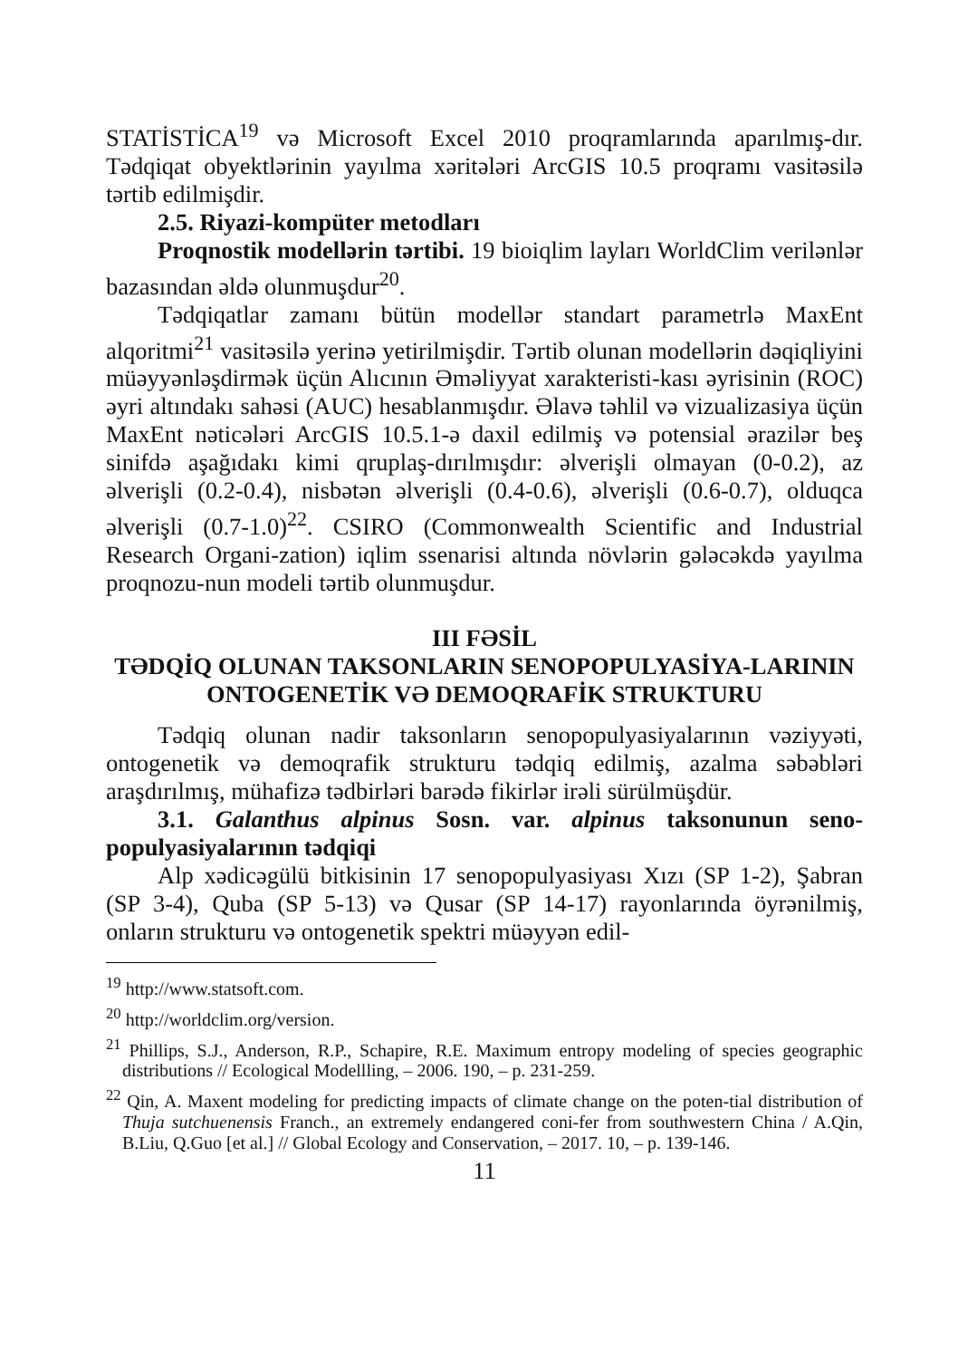STATİSTİCA<sup>19</sup> və Microsoft Excel 2010 proqramlarında aparılmış-dır. Tədqiqat obyektlərinin yayılma xəritələri ArcGIS 10.5 proqramı vasitəsilə tərtib edilmişdir.
2.5. Riyazi-kompüter metodları
Proqnostik modellərin tərtibi. 19 bioiqlim layları WorldClim verilənlər bazasından əldə olunmuşdur<sup>20</sup>.
Tədqiqatlar zamanı bütün modellər standart parametrlə MaxEnt alqoritmi<sup>21</sup> vasitəsilə yerinə yetirilmişdir. Tərtib olunan modellərin dəqiqliyini müəyyənləşdirmək üçün Alıcının Əməliyyat xarakteristi-kası əyrisinin (ROC) əyri altındakı sahəsi (AUC) hesablanmışdır. Əlavə təhlil və vizualizasiya üçün MaxEnt nəticələri ArcGIS 10.5.1-ə daxil edilmiş və potensial ərazilər beş sinifdə aşağıdakı kimi qruplaş-dırılmışdır: əlverişli olmayan (0-0.2), az əlverişli (0.2-0.4), nisbətən əlverişli (0.4-0.6), əlverişli (0.6-0.7), olduqca əlverişli (0.7-1.0)<sup>22</sup>. CSIRO (Commonwealth Scientific and Industrial Research Organi-zation) iqlim ssenarisi altında növlərin gələcəkdə yayılma proqnozu-nun modeli tərtib olunmuşdur.
III FƏSİL
TƏDQİQ OLUNAN TAKSONLARIN SENOPOPULYASİYA-LARININ ONTOGENETİK VƏ DEMOQRAFİK STRUKTURU
Tədqiq olunan nadir taksonların senopopulyasiyalarının vəziyyəti, ontogenetik və demoqrafik strukturu tədqiq edilmiş, azalma səbəbləri araşdırılmış, mühafizə tədbirləri barədə fikirlər irəli sürülmüşdür.
3.1. Galanthus alpinus Sosn. var. alpinus taksonunun seno-populyasiyalarının tədqiqi
Alp xədicəgülü bitkisinin 17 senopopulyasiyası Xızı (SP 1-2), Şabran (SP 3-4), Quba (SP 5-13) və Qusar (SP 14-17) rayonlarında öyrənilmiş, onların strukturu və ontogenetik spektri müəyyən edil-
<sup>19</sup> http://www.statsoft.com.
<sup>20</sup> http://worldclim.org/version.
<sup>21</sup> Phillips, S.J., Anderson, R.P., Schapire, R.E. Maximum entropy modeling of species geographic distributions // Ecological Modellling, – 2006. 190, – p. 231-259.
<sup>22</sup> Qin, A. Maxent modeling for predicting impacts of climate change on the poten-tial distribution of Thuja sutchuenensis Franch., an extremely endangered coni-fer from southwestern China / A.Qin, B.Liu, Q.Guo [et al.] // Global Ecology and Conservation, – 2017. 10, – p. 139-146.
11